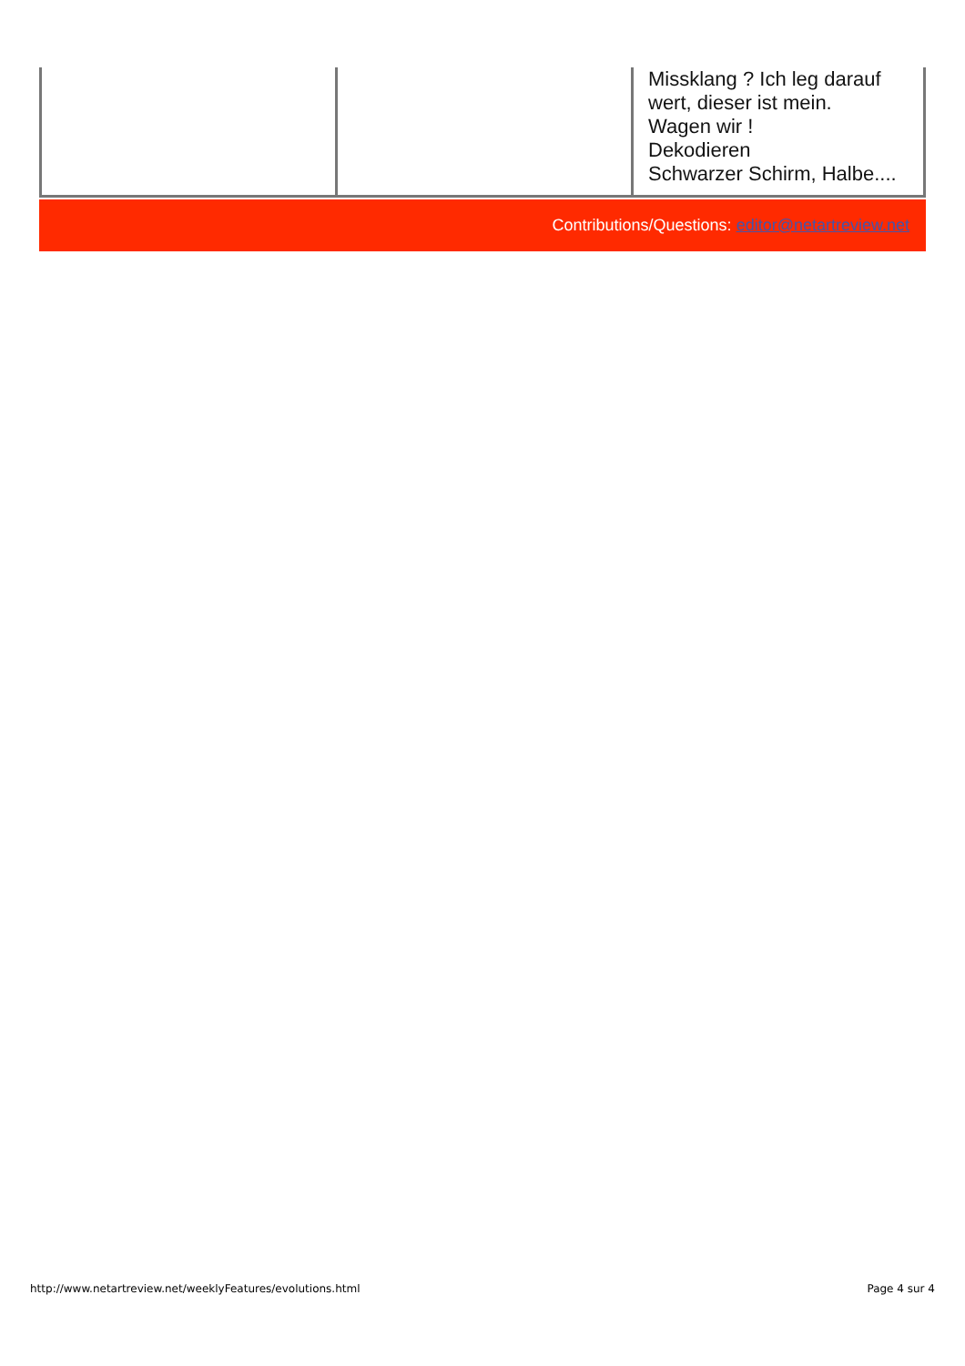| | | Missklang ? Ich leg darauf wert, dieser ist mein. Wagen wir ! Dekodieren Schwarzer Schirm, Halbe.... |
Contributions/Questions: editor@netartreview.net
http://www.netartreview.net/weeklyFeatures/evolutions.html Page 4 sur 4